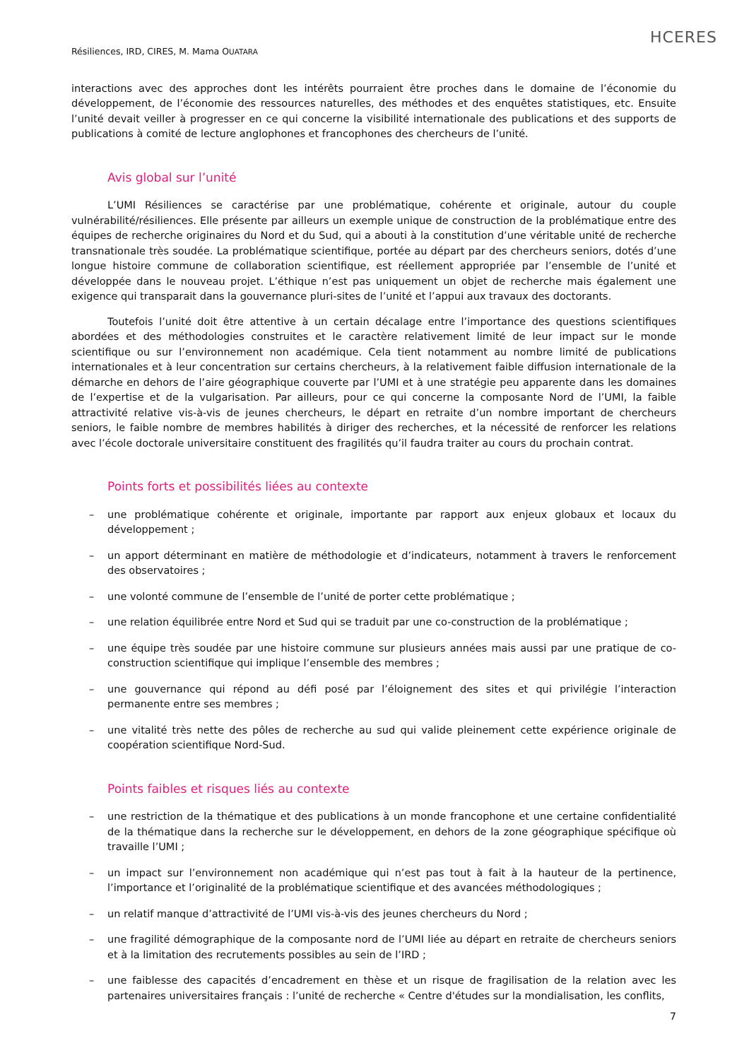HCERES
Résiliences, IRD, CIRES, M. Mama OUATARA
interactions avec des approches dont les intérêts pourraient être proches dans le domaine de l’économie du développement, de l’économie des ressources naturelles, des méthodes et des enquêtes statistiques, etc. Ensuite l’unité devait veiller à progresser en ce qui concerne la visibilité internationale des publications et des supports de publications à comité de lecture anglophones et francophones des chercheurs de l’unité.
Avis global sur l’unité
L’UMI Résiliences se caractérise par une problématique, cohérente et originale, autour du couple vulnérabilité/résiliences. Elle présente par ailleurs un exemple unique de construction de la problématique entre des équipes de recherche originaires du Nord et du Sud, qui a abouti à la constitution d’une véritable unité de recherche transnationale très soudée. La problématique scientifique, portée au départ par des chercheurs seniors, dotés d’une longue histoire commune de collaboration scientifique, est réellement appropriée par l’ensemble de l’unité et développée dans le nouveau projet. L’éthique n’est pas uniquement un objet de recherche mais également une exigence qui transparait dans la gouvernance pluri-sites de l’unité et l’appui aux travaux des doctorants.
Toutefois l’unité doit être attentive à un certain décalage entre l’importance des questions scientifiques abordées et des méthodologies construites et le caractère relativement limité de leur impact sur le monde scientifique ou sur l’environnement non académique. Cela tient notamment au nombre limité de publications internationales et à leur concentration sur certains chercheurs, à la relativement faible diffusion internationale de la démarche en dehors de l’aire géographique couverte par l’UMI et à une stratégie peu apparente dans les domaines de l’expertise et de la vulgarisation. Par ailleurs, pour ce qui concerne la composante Nord de l’UMI, la faible attractivité relative vis-à-vis de jeunes chercheurs, le départ en retraite d’un nombre important de chercheurs seniors, le faible nombre de membres habilités à diriger des recherches, et la nécessité de renforcer les relations avec l’école doctorale universitaire constituent des fragilités qu’il faudra traiter au cours du prochain contrat.
Points forts et possibilités liées au contexte
– une problématique cohérente et originale, importante par rapport aux enjeux globaux et locaux du développement ;
– un apport déterminant en matière de méthodologie et d’indicateurs, notamment à travers le renforcement des observatoires ;
– une volonté commune de l’ensemble de l’unité de porter cette problématique ;
– une relation équilibrée entre Nord et Sud qui se traduit par une co-construction de la problématique ;
– une équipe très soudée par une histoire commune sur plusieurs années mais aussi par une pratique de co-construction scientifique qui implique l’ensemble des membres ;
– une gouvernance qui répond au défi posé par l’éloignement des sites et qui privilégie l’interaction permanente entre ses membres ;
– une vitalité très nette des pôles de recherche au sud qui valide pleinement cette expérience originale de coopération scientifique Nord-Sud.
Points faibles et risques liés au contexte
– une restriction de la thématique et des publications à un monde francophone et une certaine confidentialité de la thématique dans la recherche sur le développement, en dehors de la zone géographique spécifique où travaille l’UMI ;
– un impact sur l’environnement non académique qui n’est pas tout à fait à la hauteur de la pertinence, l’importance et l’originalité de la problématique scientifique et des avancées méthodologiques ;
– un relatif manque d’attractivité de l’UMI vis-à-vis des jeunes chercheurs du Nord ;
– une fragilité démographique de la composante nord de l’UMI liée au départ en retraite de chercheurs seniors et à la limitation des recrutements possibles au sein de l’IRD ;
– une faiblesse des capacités d’encadrement en thèse et un risque de fragilisation de la relation avec les partenaires universitaires français : l’unité de recherche « Centre d'études sur la mondialisation, les conflits,
7